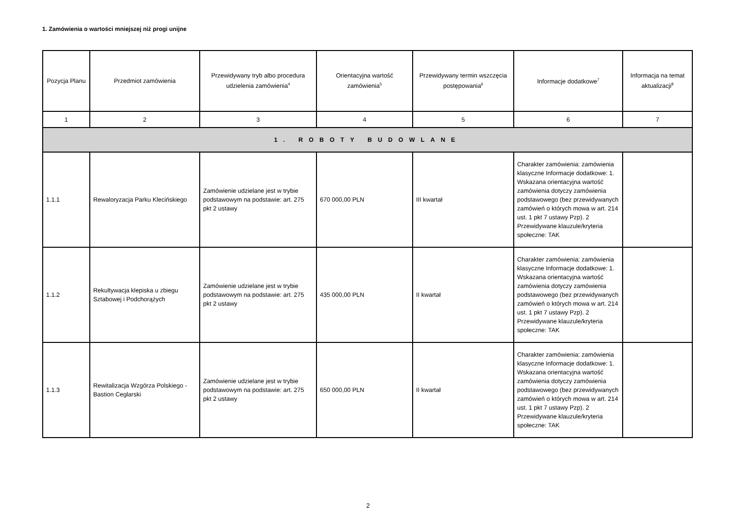1. Zamówienia o wartości mniejszej niż progi unijne
| Pozycja Planu | Przedmiot zamówienia | Przewidywany tryb albo procedura udzielenia zamówienia<sup>4</sup> | Orientacyjna wartość zamówienia<sup>5</sup> | Przewidywany termin wszczęcia postępowania<sup>6</sup> | Informacje dodatkowe<sup>7</sup> | Informacja na temat aktualizacji<sup>8</sup> |
| --- | --- | --- | --- | --- | --- | --- |
| 1 | 2 | 3 | 4 | 5 | 6 | 7 |
| 1. ROBOTY BUDOWLANE | | | | | | |
| 1.1.1 | Rewaloryzacja Parku Klecińskiego | Zamówienie udzielane jest w trybie podstawowym na podstawie: art. 275 pkt 2 ustawy | 670 000,00 PLN | III kwartał | Charakter zamówienia: zamówienia klasyczne Informacje dodatkowe: 1. Wskazana orientacyjna wartość zamówienia dotyczy zamówienia podstawowego (bez przewidywanych zamówień o których mowa w art. 214 ust. 1 pkt 7 ustawy Pzp). 2 Przewidywane klauzule/kryteria społeczne: TAK | |
| 1.1.2 | Rekultywacja klepiska u zbiegu Sztabowej i Podchorążych | Zamówienie udzielane jest w trybie podstawowym na podstawie: art. 275 pkt 2 ustawy | 435 000,00 PLN | II kwartał | Charakter zamówienia: zamówienia klasyczne Informacje dodatkowe: 1. Wskazana orientacyjna wartość zamówienia dotyczy zamówienia podstawowego (bez przewidywanych zamówień o których mowa w art. 214 ust. 1 pkt 7 ustawy Pzp). 2 Przewidywane klauzule/kryteria społeczne: TAK | |
| 1.1.3 | Rewitalizacja Wzgórza Polskiego - Bastion Ceglarski | Zamówienie udzielane jest w trybie podstawowym na podstawie: art. 275 pkt 2 ustawy | 650 000,00 PLN | II kwartał | Charakter zamówienia: zamówienia klasyczne Informacje dodatkowe: 1. Wskazana orientacyjna wartość zamówienia dotyczy zamówienia podstawowego (bez przewidywanych zamówień o których mowa w art. 214 ust. 1 pkt 7 ustawy Pzp). 2 Przewidywane klauzule/kryteria społeczne: TAK | |
2